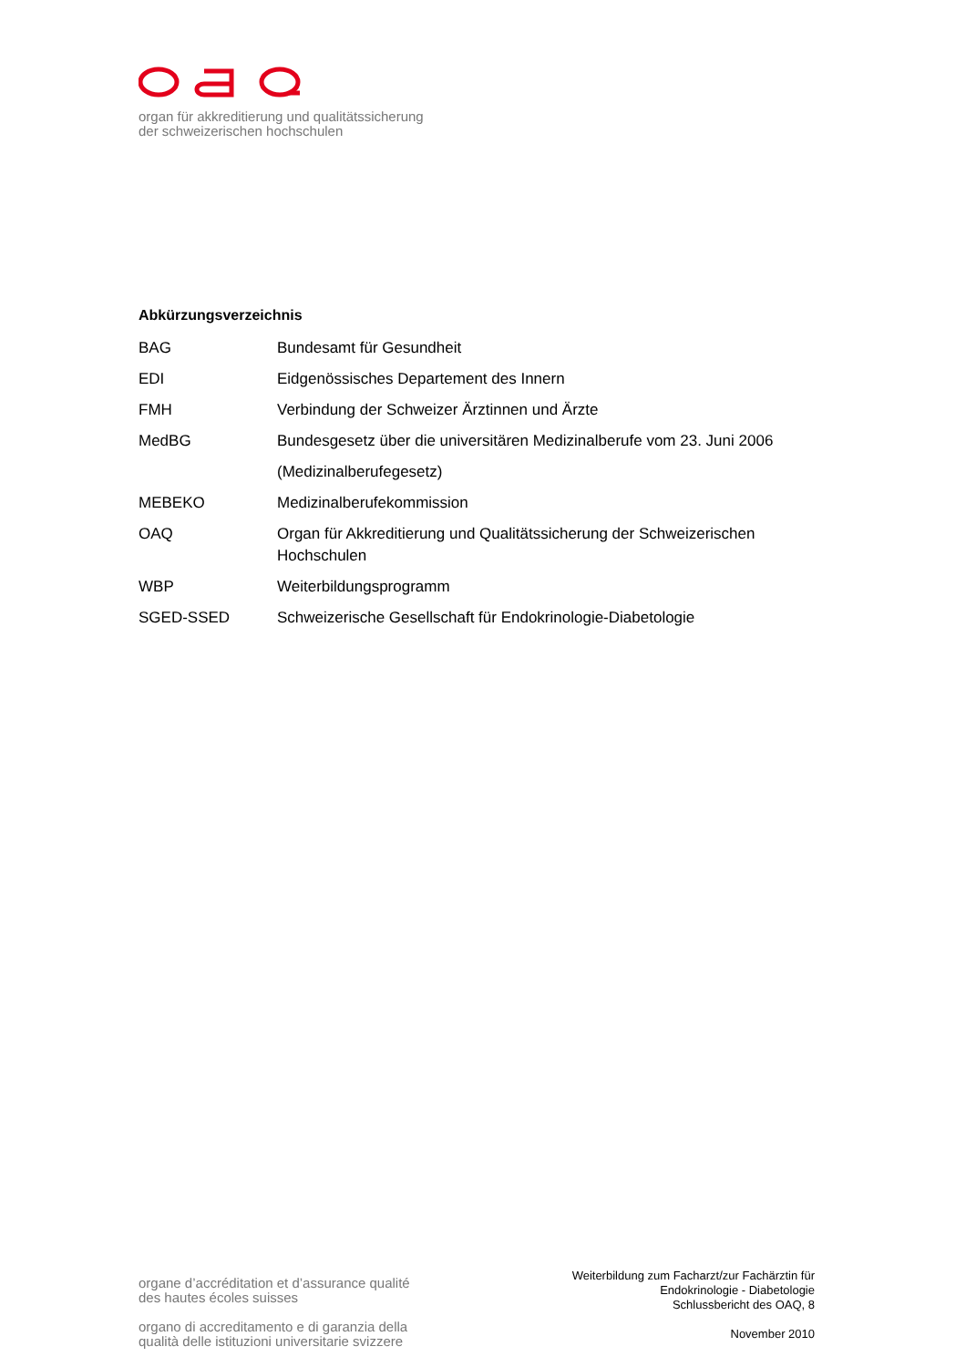organ für akkreditierung und qualitätssicherung
der schweizerischen hochschulen
Abkürzungsverzeichnis
| BAG | Bundesamt für Gesundheit |
| EDI | Eidgenössisches Departement des Innern |
| FMH | Verbindung der Schweizer Ärztinnen und Ärzte |
| MedBG | Bundesgesetz über die universitären Medizinalberufe vom 23. Juni 2006 (Medizinalberufegesetz) |
| MEBEKO | Medizinalberufekommission |
| OAQ | Organ für Akkreditierung und Qualitätssicherung der Schweizerischen Hochschulen |
| WBP | Weiterbildungsprogramm |
| SGED-SSED | Schweizerische Gesellschaft für Endokrinologie-Diabetologie |
organe d’accréditation et d’assurance qualité
des hautes écoles suisses
organo di accreditamento e di garanzia della
qualità delle istituzioni universitarie svizzere
Weiterbildung zum Facharzt/zur Fachärztin für
Endokrinologie - Diabetologie
Schlussbericht des OAQ, 8
November 2010